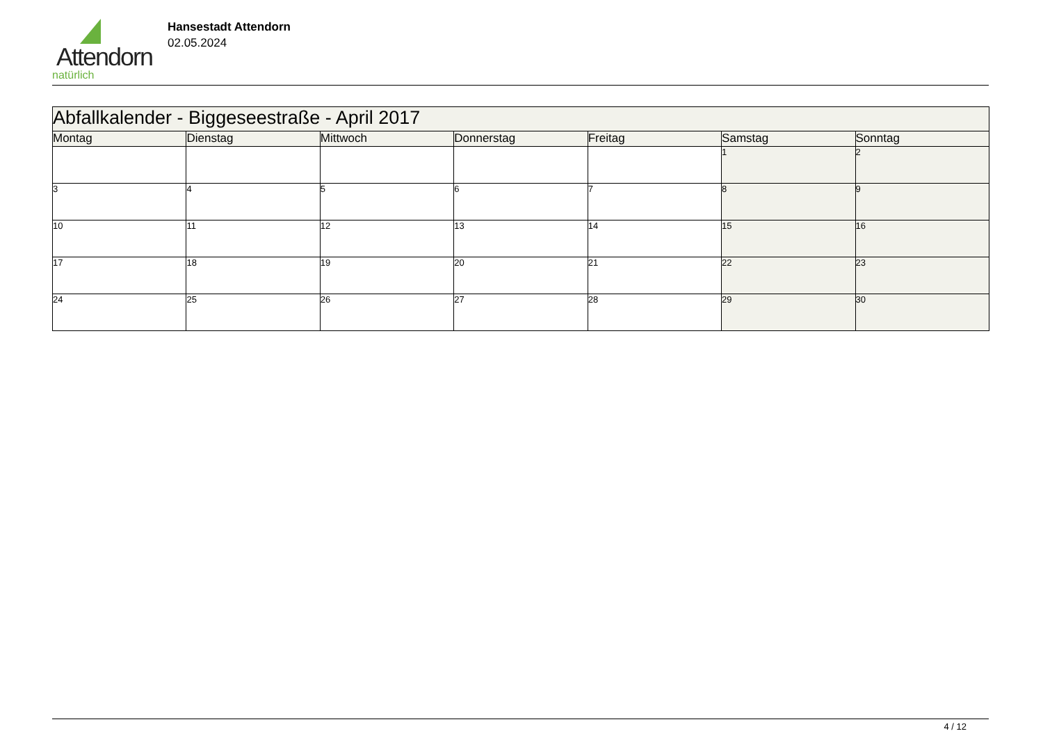Attendorn
natürlich
Hansestadt Attendorn
02.05.2024
| Abfallkalender - Biggeseestraße - April 2017 | | | | | | |
| Montag | Dienstag | Mittwoch | Donnerstag | Freitag | Samstag | Sonntag |
| | | | | | 1 | 2 |
| 3 | 4 | 5 | 6 | 7 | 8 | 9 |
| 10 | 11 | 12 | 13 | 14 | 15 | 16 |
| 17 | 18 | 19 | 20 | 21 | 22 | 23 |
| 24 | 25 | 26 | 27 | 28 | 29 | 30 |
4 / 12